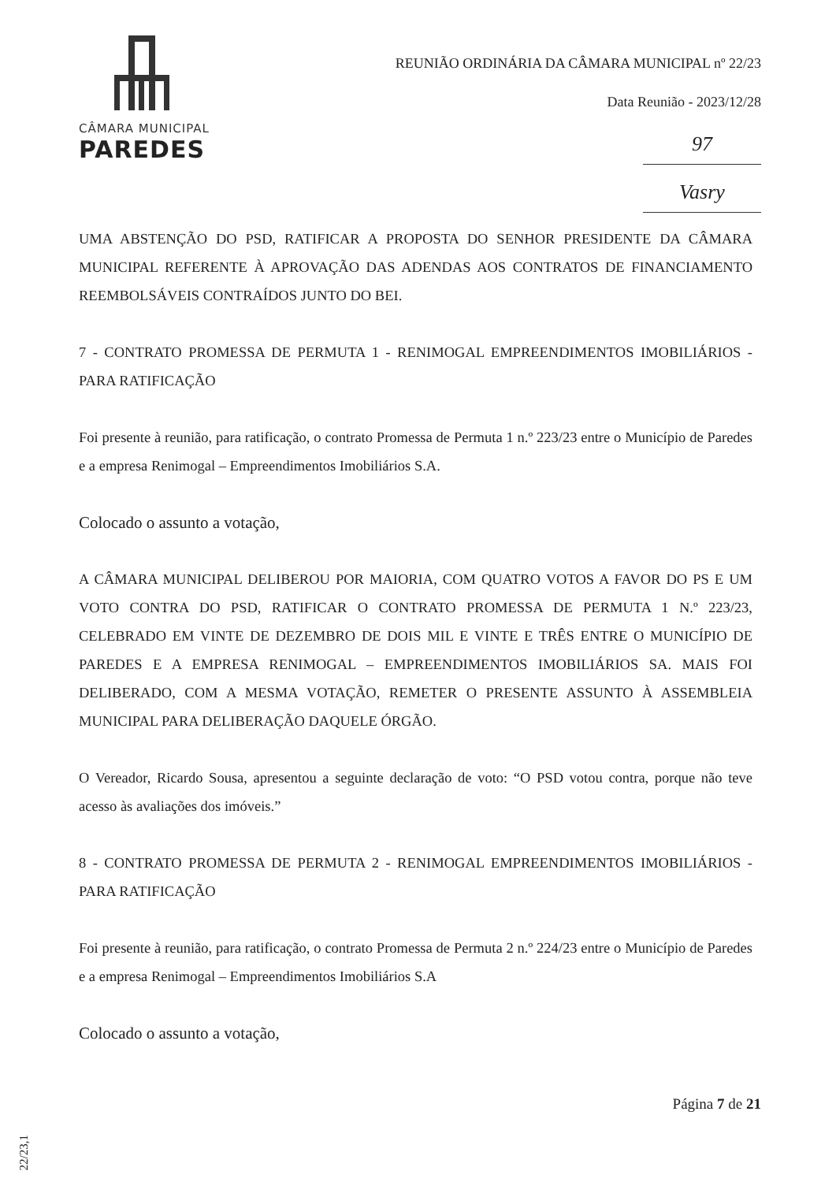CÂMARA MUNICIPAL
PAREDES
REUNIÃO ORDINÁRIA DA CÂMARA MUNICIPAL nº 22/23
Data Reunião - 2023/12/28
97
Vasry
UMA ABSTENÇÃO DO PSD, RATIFICAR A PROPOSTA DO SENHOR PRESIDENTE DA CÂMARA MUNICIPAL REFERENTE À APROVAÇÃO DAS ADENDAS AOS CONTRATOS DE FINANCIAMENTO REEMBOLSÁVEIS CONTRAÍDOS JUNTO DO BEI.
7 - CONTRATO PROMESSA DE PERMUTA 1 - RENIMOGAL EMPREENDIMENTOS IMOBILIÁRIOS - PARA RATIFICAÇÃO
Foi presente à reunião, para ratificação, o contrato Promessa de Permuta 1 n.º 223/23 entre o Município de Paredes e a empresa Renimogal – Empreendimentos Imobiliários S.A.
Colocado o assunto a votação,
A CÂMARA MUNICIPAL DELIBEROU POR MAIORIA, COM QUATRO VOTOS A FAVOR DO PS E UM VOTO CONTRA DO PSD, RATIFICAR O CONTRATO PROMESSA DE PERMUTA 1 N.º 223/23, CELEBRADO EM VINTE DE DEZEMBRO DE DOIS MIL E VINTE E TRÊS ENTRE O MUNICÍPIO DE PAREDES E A EMPRESA RENIMOGAL – EMPREENDIMENTOS IMOBILIÁRIOS SA. MAIS FOI DELIBERADO, COM A MESMA VOTAÇÃO, REMETER O PRESENTE ASSUNTO À ASSEMBLEIA MUNICIPAL PARA DELIBERAÇÃO DAQUELE ÓRGÃO.
O Vereador, Ricardo Sousa, apresentou a seguinte declaração de voto: “O PSD votou contra, porque não teve acesso às avaliações dos imóveis.”
8 - CONTRATO PROMESSA DE PERMUTA 2 - RENIMOGAL EMPREENDIMENTOS IMOBILIÁRIOS - PARA RATIFICAÇÃO
Foi presente à reunião, para ratificação, o contrato Promessa de Permuta 2 n.º 224/23 entre o Município de Paredes e a empresa Renimogal – Empreendimentos Imobiliários S.A
Colocado o assunto a votação,
Página 7 de 21
22/23,1